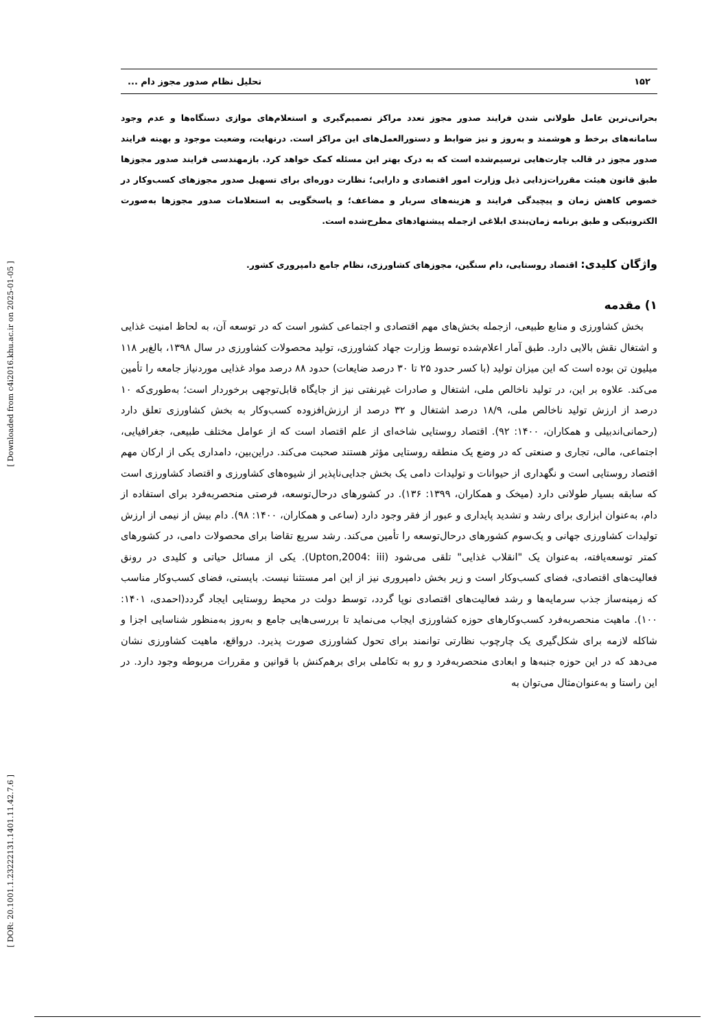[ Downloaded from c4i2016.khu.ac.ir on 2025-01-05 ]
[ DOR: 20.1001.1.23222131.1401.11.42.7.6 ]
۱۵۲ تحلیل نظام صدور مجوز دام ...
بحرانی‌ترین عامل طولانی شدن فرایند صدور مجوز تعدد مراکز تصمیم‌گیری و استعلام‌های موازی دستگاه‌ها و عدم وجود سامانه‌های برخط و هوشمند و به‌روز و نیز ضوابط و دستورالعمل‌های این مراکز است. درنهایت، وضعیت موجود و بهینه فرایند صدور مجوز در قالب چارت‌هایی ترسیم‌شده است که به درک بهتر این مسئله کمک خواهد کرد. بازمهندسی فرایند صدور مجوزها طبق قانون هیئت مقررات‌زدایی ذیل وزارت امور اقتصادی و دارایی؛ نظارت دوره‌ای برای تسهیل صدور مجوزهای کسب‌وکار در خصوص کاهش زمان و پیچیدگی فرایند و هزینه‌های سربار و مضاعف؛ و پاسخگویی به استعلامات صدور مجوزها به‌صورت الکترونیکی و طبق برنامه زمان‌بندی ابلاغی ازجمله پیشنهادهای مطرح‌شده است.
واژگان کلیدی: اقتصاد روستایی، دام سنگین، مجوزهای کشاورزی، نظام جامع دامپروری کشور.
۱) مقدمه
بخش کشاورزی و منابع طبیعی، ازجمله بخش‌های مهم اقتصادی و اجتماعی کشور است که در توسعه آن، به لحاظ امنیت غذایی و اشتغال نقش بالایی دارد. طبق آمار اعلام‌شده توسط وزارت جهاد کشاورزی، تولید محصولات کشاورزی در سال ۱۳۹۸، بالغ‌بر ۱۱۸ میلیون تن بوده است که این میزان تولید (با کسر حدود ۲۵ تا ۳۰ درصد ضایعات) حدود ۸۸ درصد مواد غذایی موردنیاز جامعه را تأمین می‌کند. علاوه بر این، در تولید ناخالص ملی، اشتغال و صادرات غیرنفتی نیز از جایگاه قابل‌توجهی برخوردار است؛ به‌طوری‌که ۱۰ درصد از ارزش تولید ناخالص ملی، ۱۸/۹ درصد اشتغال و ۳۲ درصد از ارزش‌افزوده کسب‌وکار به بخش کشاورزی تعلق دارد (رحمانی‌اندبیلی و همکاران، ۱۴۰۰: ۹۲). اقتصاد روستایی شاخه‌ای از علم اقتصاد است که از عوامل مختلف طبیعی، جغرافیایی، اجتماعی، مالی، تجاری و صنعتی که در وضع یک منطقه روستایی مؤثر هستند صحبت می‌کند. دراین‌بین، دامداری یکی از ارکان مهم اقتصاد روستایی است و نگهداری از حیوانات و تولیدات دامی یک بخش جدایی‌ناپذیر از شیوه‌های کشاورزی و اقتصاد کشاورزی است که سابقه بسیار طولانی دارد (میخک و همکاران، ۱۳۹۹: ۱۳۶). در کشورهای درحال‌توسعه، فرصتی منحصربه‌فرد برای استفاده از دام، به‌عنوان ابزاری برای رشد و تشدید پایداری و عبور از فقر وجود دارد (ساعی و همکاران، ۱۴۰۰: ۹۸). دام بیش از نیمی از ارزش تولیدات کشاورزی جهانی و یک‌سوم کشورهای درحال‌توسعه را تأمین می‌کند. رشد سریع تقاضا برای محصولات دامی، در کشورهای کمتر توسعه‌یافته، به‌عنوان یک "انقلاب غذایی" تلقی می‌شود (Upton,2004: iii). یکی از مسائل حیاتی و کلیدی در رونق فعالیت‌های اقتصادی، فضای کسب‌وکار است و زیر بخش دامپروری نیز از این امر مستثنا نیست. بایستی، فضای کسب‌وکار مناسب که زمینه‌ساز جذب سرمایه‌ها و رشد فعالیت‌های اقتصادی نوپا گردد، توسط دولت در محیط روستایی ایجاد گردد(احمدی، ۱۴۰۱: ۱۰۰). ماهیت منحصربه‌فرد کسب‌وکارهای حوزه کشاورزی ایجاب می‌نماید تا بررسی‌هایی جامع و به‌روز به‌منظور شناسایی اجزا و شاکله لازمه برای شکل‌گیری یک چارچوب نظارتی توانمند برای تحول کشاورزی صورت پذیرد. درواقع، ماهیت کشاورزی نشان می‌دهد که در این حوزه جنبه‌ها و ابعادی منحصربه‌فرد و رو به تکاملی برای برهم‌کنش با قوانین و مقررات مربوطه وجود دارد. در این راستا و به‌عنوان‌مثال می‌توان به